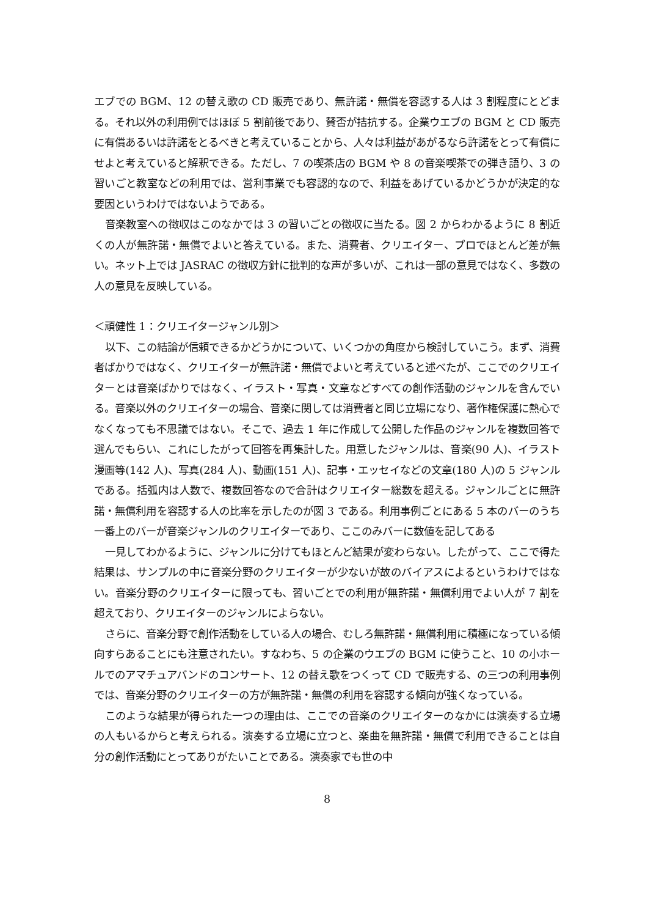エブでの BGM、12 の替え歌の CD 販売であり、無許諾・無償を容認する人は 3 割程度にとどまる。それ以外の利用例ではほぼ 5 割前後であり、賛否が拮抗する。企業ウエブの BGM と CD 販売に有償あるいは許諾をとるべきと考えていることから、人々は利益があがるなら許諾をとって有償にせよと考えていると解釈できる。ただし、7 の喫茶店の BGM や 8 の音楽喫茶での弾き語り、3 の習いごと教室などの利用では、営利事業でも容認的なので、利益をあげているかどうかが決定的な要因というわけではないようである。
音楽教室への徴収はこのなかでは 3 の習いごとの徴収に当たる。図 2 からわかるように 8 割近くの人が無許諾・無償でよいと答えている。また、消費者、クリエイター、プロでほとんど差が無い。ネット上では JASRAC の徴収方針に批判的な声が多いが、これは一部の意見ではなく、多数の人の意見を反映している。
＜頑健性 1：クリエイタージャンル別＞
以下、この結論が信頼できるかどうかについて、いくつかの角度から検討していこう。まず、消費者ばかりではなく、クリエイターが無許諾・無償でよいと考えていると述べたが、ここでのクリエイターとは音楽ばかりではなく、イラスト・写真・文章などすべての創作活動のジャンルを含んでいる。音楽以外のクリエイターの場合、音楽に関しては消費者と同じ立場になり、著作権保護に熱心でなくなっても不思議ではない。そこで、過去 1 年に作成して公開した作品のジャンルを複数回答で選んでもらい、これにしたがって回答を再集計した。用意したジャンルは、音楽(90 人)、イラスト漫画等(142 人)、写真(284 人)、動画(151 人)、記事・エッセイなどの文章(180 人)の 5 ジャンルである。括弧内は人数で、複数回答なので合計はクリエイター総数を超える。ジャンルごとに無許諾・無償利用を容認する人の比率を示したのが図 3 である。利用事例ごとにある 5 本のバーのうち一番上のバーが音楽ジャンルのクリエイターであり、ここのみバーに数値を記してある
一見してわかるように、ジャンルに分けてもほとんど結果が変わらない。したがって、ここで得た結果は、サンプルの中に音楽分野のクリエイターが少ないが故のバイアスによるというわけではない。音楽分野のクリエイターに限っても、習いごとでの利用が無許諾・無償利用でよい人が 7 割を超えており、クリエイターのジャンルによらない。
さらに、音楽分野で創作活動をしている人の場合、むしろ無許諾・無償利用に積極になっている傾向すらあることにも注意されたい。すなわち、5 の企業のウエブの BGM に使うこと、10 の小ホールでのアマチュアバンドのコンサート、12 の替え歌をつくって CD で販売する、の三つの利用事例では、音楽分野のクリエイターの方が無許諾・無償の利用を容認する傾向が強くなっている。
このような結果が得られた一つの理由は、ここでの音楽のクリエイターのなかには演奏する立場の人もいるからと考えられる。演奏する立場に立つと、楽曲を無許諾・無償で利用できることは自分の創作活動にとってありがたいことである。演奏家でも世の中
8